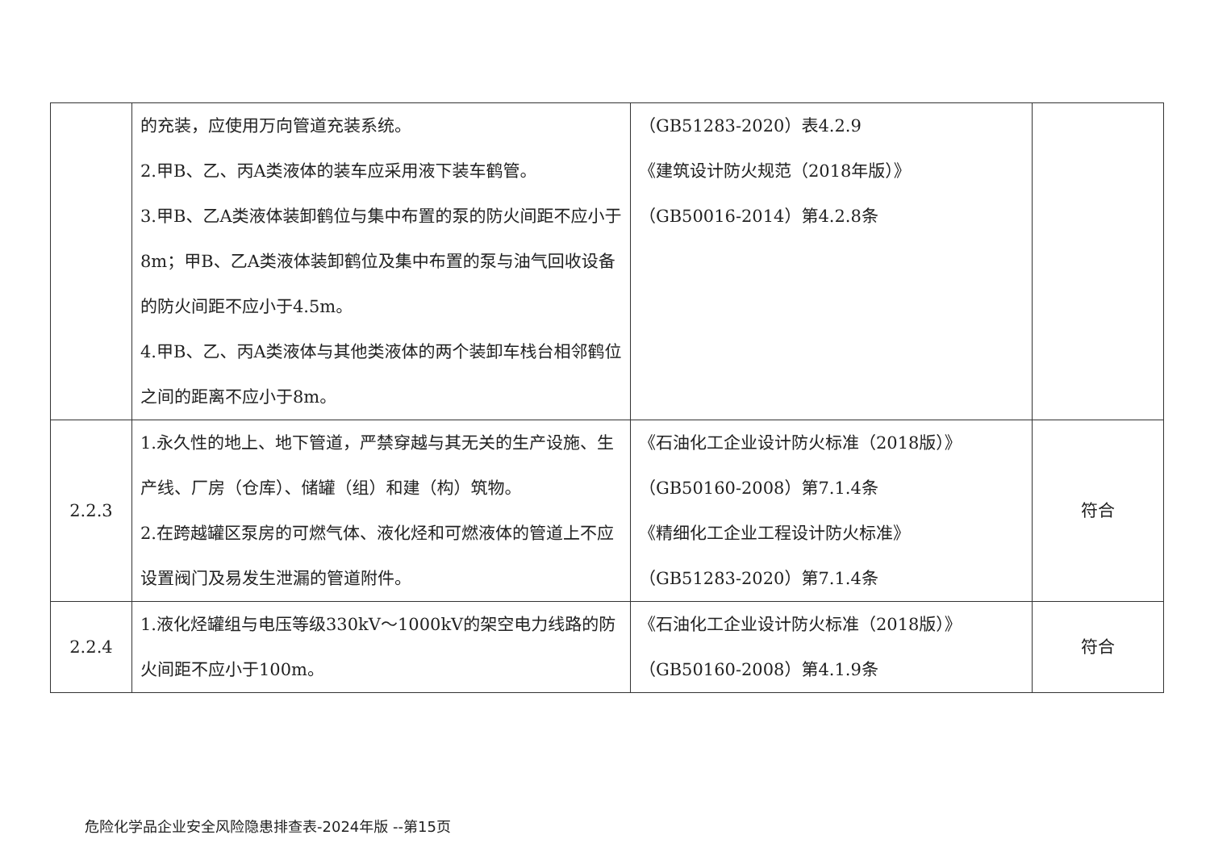| | 的充装，应使用万向管道充装系统。 2.甲B、乙、丙A类液体的装车应采用液下装车鹤管。 3.甲B、乙A类液体装卸鹤位与集中布置的泵的防火间距不应小于8m；甲B、乙A类液体装卸鹤位及集中布置的泵与油气回收设备的防火间距不应小于4.5m。 4.甲B、乙、丙A类液体与其他类液体的两个装卸车栈台相邻鹤位之间的距离不应小于8m。 | （GB51283-2020）表4.2.9 《建筑设计防火规范（2018年版）》 （GB50016-2014）第4.2.8条 | |
| 2.2.3 | 1.永久性的地上、地下管道，严禁穿越与其无关的生产设施、生产线、厂房（仓库）、储罐（组）和建（构）筑物。 2.在跨越罐区泵房的可燃气体、液化烃和可燃液体的管道上不应设置阀门及易发生泄漏的管道附件。 | 《石油化工企业设计防火标准（2018版）》 （GB50160-2008）第7.1.4条 《精细化工企业工程设计防火标准》 （GB51283-2020）第7.1.4条 | 符合 |
| 2.2.4 | 1.液化烃罐组与电压等级330kV～1000kV的架空电力线路的防火间距不应小于100m。 | 《石油化工企业设计防火标准（2018版）》 （GB50160-2008）第4.1.9条 | 符合 |
危险化学品企业安全风险隐患排查表-2024年版 --第15页